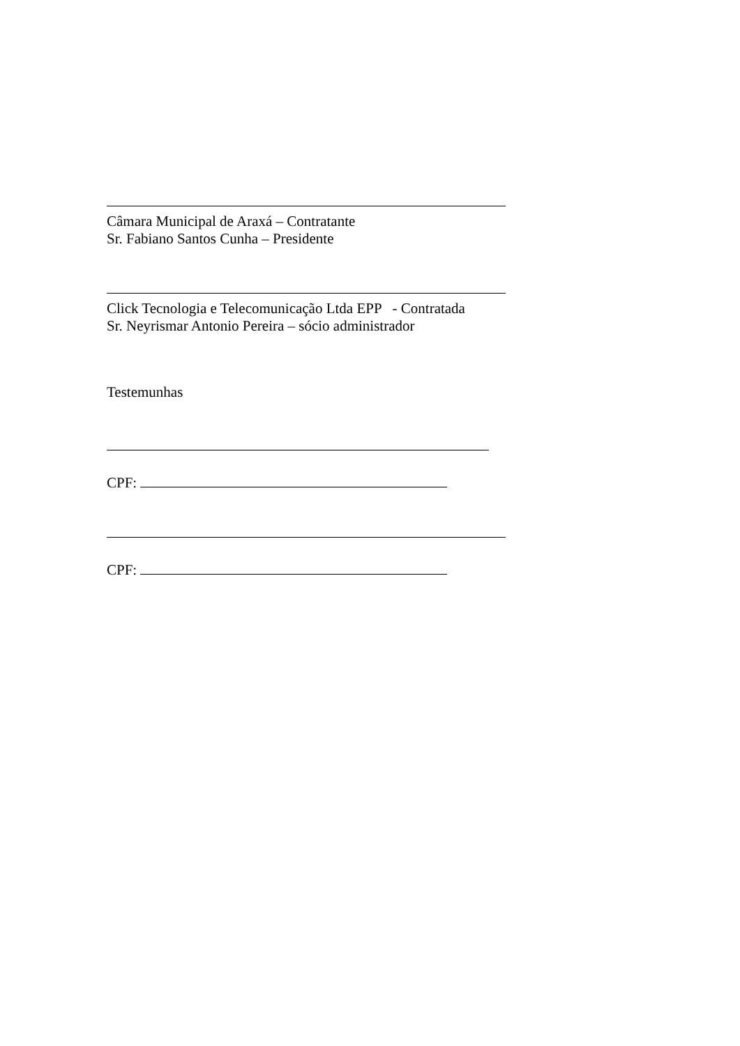Câmara Municipal de Araxá – Contratante
Sr. Fabiano Santos Cunha – Presidente
Click Tecnologia e Telecomunicação Ltda EPP - Contratada
Sr. Neyrismar Antonio Pereira – sócio administrador
Testemunhas
CPF:
CPF: